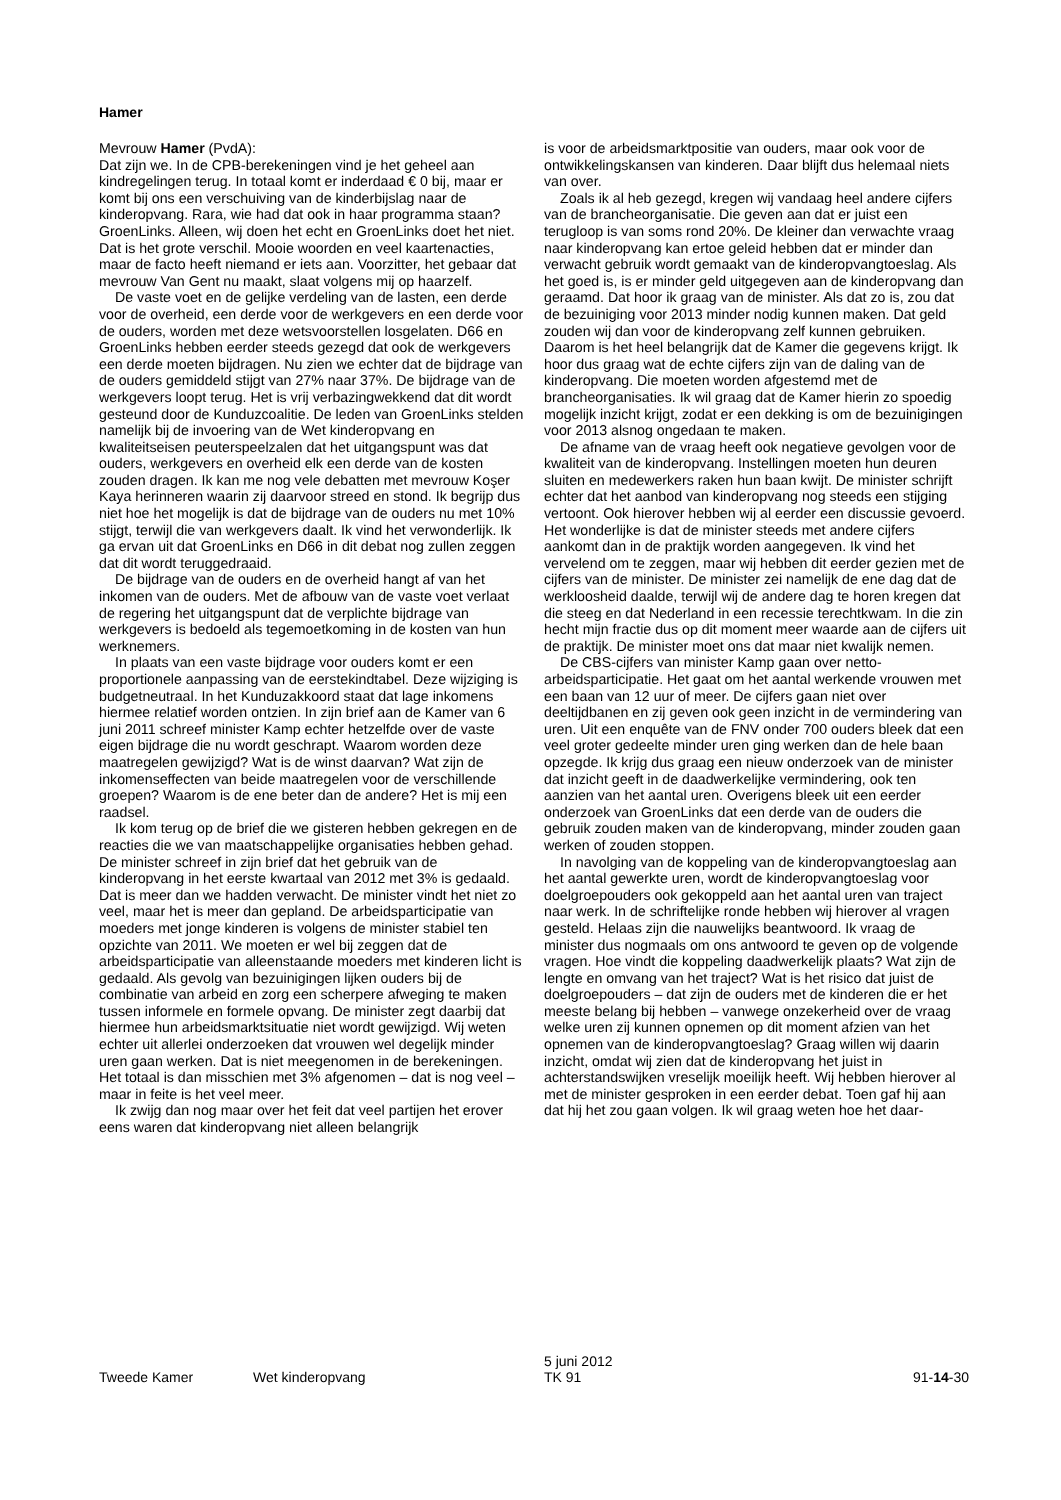Hamer
Mevrouw Hamer (PvdA):
Dat zijn we. In de CPB-berekeningen vind je het geheel aan kindregelingen terug. In totaal komt er inderdaad € 0 bij, maar er komt bij ons een verschuiving van de kinderbijslag naar de kinderopvang. Rara, wie had dat ook in haar programma staan? GroenLinks. Alleen, wij doen het echt en GroenLinks doet het niet. Dat is het grote verschil. Mooie woorden en veel kaartenacties, maar de facto heeft niemand er iets aan. Voorzitter, het gebaar dat mevrouw Van Gent nu maakt, slaat volgens mij op haarzelf.
De vaste voet en de gelijke verdeling van de lasten, een derde voor de overheid, een derde voor de werkgevers en een derde voor de ouders, worden met deze wetsvoorstellen losgelaten. D66 en GroenLinks hebben eerder steeds gezegd dat ook de werkgevers een derde moeten bijdragen. Nu zien we echter dat de bijdrage van de ouders gemiddeld stijgt van 27% naar 37%. De bijdrage van de werkgevers loopt terug. Het is vrij verbazingwekkend dat dit wordt gesteund door de Kunduzcoalitie. De leden van GroenLinks stelden namelijk bij de invoering van de Wet kinderopvang en kwaliteitseisen peuterspeelzalen dat het uitgangspunt was dat ouders, werkgevers en overheid elk een derde van de kosten zouden dragen. Ik kan me nog vele debatten met mevrouw Koşer Kaya herinneren waarin zij daarvoor streed en stond. Ik begrijp dus niet hoe het mogelijk is dat de bijdrage van de ouders nu met 10% stijgt, terwijl die van werkgevers daalt. Ik vind het verwonderlijk. Ik ga ervan uit dat GroenLinks en D66 in dit debat nog zullen zeggen dat dit wordt teruggedraaid.
De bijdrage van de ouders en de overheid hangt af van het inkomen van de ouders. Met de afbouw van de vaste voet verlaat de regering het uitgangspunt dat de verplichte bijdrage van werkgevers is bedoeld als tegemoetkoming in de kosten van hun werknemers.
In plaats van een vaste bijdrage voor ouders komt er een proportionele aanpassing van de eerstekindtabel. Deze wijziging is budgetneutraal. In het Kunduzakkoord staat dat lage inkomens hiermee relatief worden ontzien. In zijn brief aan de Kamer van 6 juni 2011 schreef minister Kamp echter hetzelfde over de vaste eigen bijdrage die nu wordt geschrapt. Waarom worden deze maatregelen gewijzigd? Wat is de winst daarvan? Wat zijn de inkomenseffecten van beide maatregelen voor de verschillende groepen? Waarom is de ene beter dan de andere? Het is mij een raadsel.
Ik kom terug op de brief die we gisteren hebben gekregen en de reacties die we van maatschappelijke organisaties hebben gehad. De minister schreef in zijn brief dat het gebruik van de kinderopvang in het eerste kwartaal van 2012 met 3% is gedaald. Dat is meer dan we hadden verwacht. De minister vindt het niet zo veel, maar het is meer dan gepland. De arbeidsparticipatie van moeders met jonge kinderen is volgens de minister stabiel ten opzichte van 2011. We moeten er wel bij zeggen dat de arbeidsparticipatie van alleenstaande moeders met kinderen licht is gedaald. Als gevolg van bezuinigingen lijken ouders bij de combinatie van arbeid en zorg een scherpere afweging te maken tussen informele en formele opvang. De minister zegt daarbij dat hiermee hun arbeidsmarktsituatie niet wordt gewijzigd. Wij weten echter uit allerlei onderzoeken dat vrouwen wel degelijk minder uren gaan werken. Dat is niet meegenomen in de berekeningen. Het totaal is dan misschien met 3% afgenomen – dat is nog veel – maar in feite is het veel meer.
Ik zwijg dan nog maar over het feit dat veel partijen het erover eens waren dat kinderopvang niet alleen belangrijk
is voor de arbeidsmarktpositie van ouders, maar ook voor de ontwikkelingskansen van kinderen. Daar blijft dus helemaal niets van over.
Zoals ik al heb gezegd, kregen wij vandaag heel andere cijfers van de brancheorganisatie. Die geven aan dat er juist een terugloop is van soms rond 20%. De kleiner dan verwachte vraag naar kinderopvang kan ertoe geleid hebben dat er minder dan verwacht gebruik wordt gemaakt van de kinderopvangtoeslag. Als het goed is, is er minder geld uitgegeven aan de kinderopvang dan geraamd. Dat hoor ik graag van de minister. Als dat zo is, zou dat de bezuiniging voor 2013 minder nodig kunnen maken. Dat geld zouden wij dan voor de kinderopvang zelf kunnen gebruiken. Daarom is het heel belangrijk dat de Kamer die gegevens krijgt. Ik hoor dus graag wat de echte cijfers zijn van de daling van de kinderopvang. Die moeten worden afgestemd met de brancheorganisaties. Ik wil graag dat de Kamer hierin zo spoedig mogelijk inzicht krijgt, zodat er een dekking is om de bezuinigingen voor 2013 alsnog ongedaan te maken.
De afname van de vraag heeft ook negatieve gevolgen voor de kwaliteit van de kinderopvang. Instellingen moeten hun deuren sluiten en medewerkers raken hun baan kwijt. De minister schrijft echter dat het aanbod van kinderopvang nog steeds een stijging vertoont. Ook hierover hebben wij al eerder een discussie gevoerd. Het wonderlijke is dat de minister steeds met andere cijfers aankomt dan in de praktijk worden aangegeven. Ik vind het vervelend om te zeggen, maar wij hebben dit eerder gezien met de cijfers van de minister. De minister zei namelijk de ene dag dat de werkloosheid daalde, terwijl wij de andere dag te horen kregen dat die steeg en dat Nederland in een recessie terechtkwam. In die zin hecht mijn fractie dus op dit moment meer waarde aan de cijfers uit de praktijk. De minister moet ons dat maar niet kwalijk nemen.
De CBS-cijfers van minister Kamp gaan over netto-arbeidsparticipatie. Het gaat om het aantal werkende vrouwen met een baan van 12 uur of meer. De cijfers gaan niet over deeltijdbanen en zij geven ook geen inzicht in de vermindering van uren. Uit een enquête van de FNV onder 700 ouders bleek dat een veel groter gedeelte minder uren ging werken dan de hele baan opzegde. Ik krijg dus graag een nieuw onderzoek van de minister dat inzicht geeft in de daadwerkelijke vermindering, ook ten aanzien van het aantal uren. Overigens bleek uit een eerder onderzoek van GroenLinks dat een derde van de ouders die gebruik zouden maken van de kinderopvang, minder zouden gaan werken of zouden stoppen.
In navolging van de koppeling van de kinderopvangtoeslag aan het aantal gewerkte uren, wordt de kinderopvangtoeslag voor doelgroepouders ook gekoppeld aan het aantal uren van traject naar werk. In de schriftelijke ronde hebben wij hierover al vragen gesteld. Helaas zijn die nauwelijks beantwoord. Ik vraag de minister dus nogmaals om ons antwoord te geven op de volgende vragen. Hoe vindt die koppeling daadwerkelijk plaats? Wat zijn de lengte en omvang van het traject? Wat is het risico dat juist de doelgroepouders – dat zijn de ouders met de kinderen die er het meeste belang bij hebben – vanwege onzekerheid over de vraag welke uren zij kunnen opnemen op dit moment afzien van het opnemen van de kinderopvangtoeslag? Graag willen wij daarin inzicht, omdat wij zien dat de kinderopvang het juist in achterstandswijken vreselijk moeilijk heeft. Wij hebben hierover al met de minister gesproken in een eerder debat. Toen gaf hij aan dat hij het zou gaan volgen. Ik wil graag weten hoe het daar-
Tweede Kamer Wet kinderopvang
5 juni 2012
TK 91
91-14-30